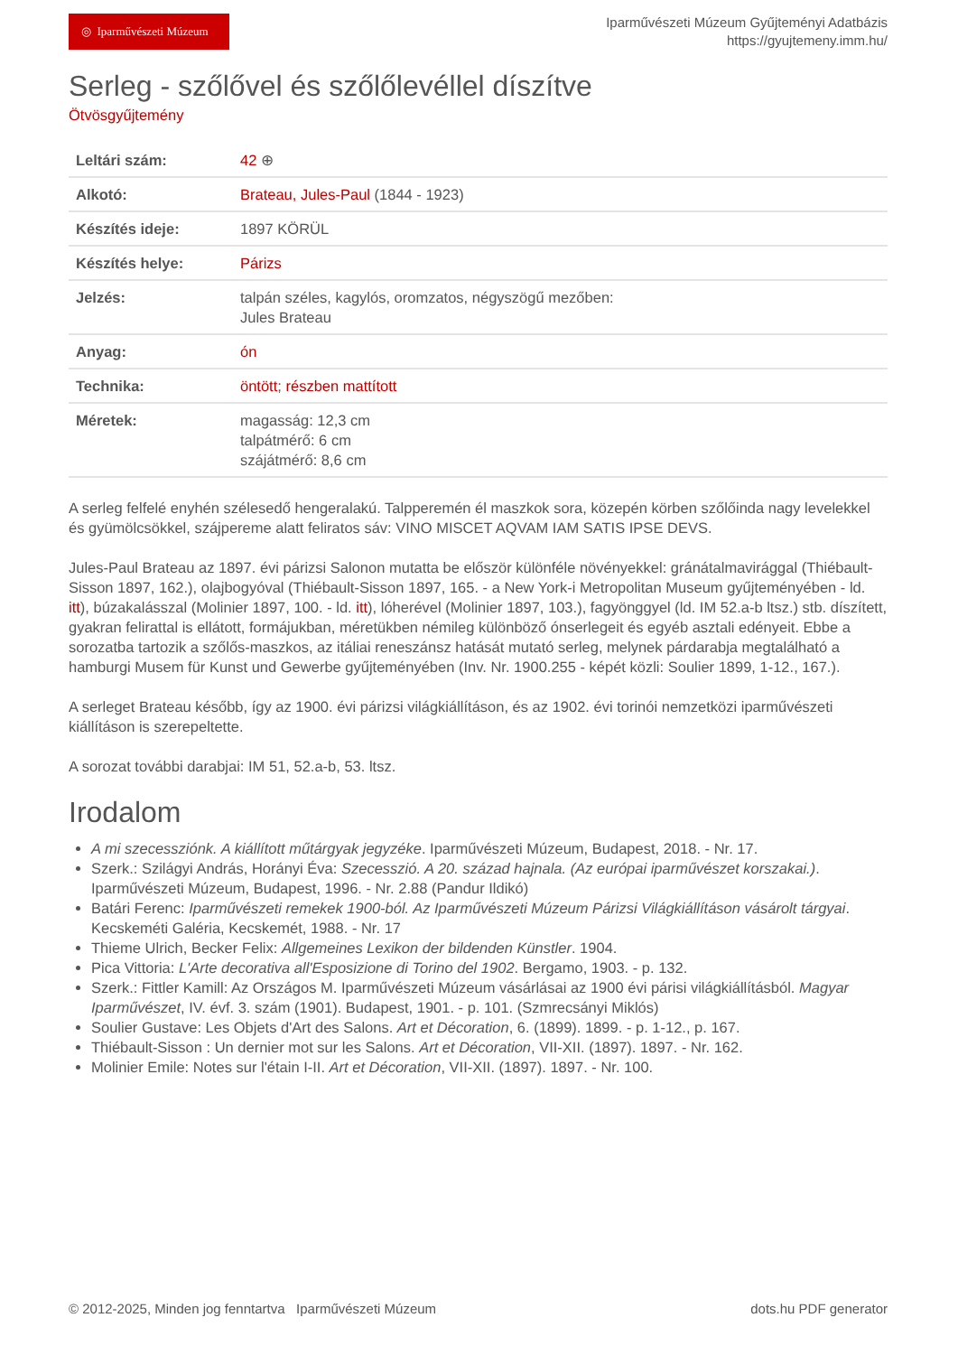◎ Iparművészeti Múzeum
Iparművészeti Múzeum Gyűjteményi Adatbázis
https://gyujtemeny.imm.hu/
Serleg - szőlővel és szőlőlevéllel díszítve
Ötvösgyűjtemény
| Leltári szám: | 42 ⊕ |
| Alkotó: | Brateau, Jules-Paul (1844 - 1923) |
| Készítés ideje: | 1897 KÖRÜL |
| Készítés helye: | Párizs |
| Jelzés: | talpán széles, kagylós, oromzatos, négyszögű mezőben: Jules Brateau |
| Anyag: | ón |
| Technika: | öntött ; részben mattított |
| Méretek: | magasság: 12,3 cm talpátmérő: 6 cm szájátmérő: 8,6 cm |
A serleg felfelé enyhén szélesedő hengeralakú. Talpperemén él maszkok sora, közepén körben szőlőinda nagy levelekkel és gyümölcsökkel, szájpereme alatt feliratos sáv: VINO MISCET AQVAM IAM SATIS IPSE DEVS.
Jules-Paul Brateau az 1897. évi párizsi Salonon mutatta be először különféle növényekkel: gránátalmavirággal (Thiébault-Sisson 1897, 162.), olajbogyóval (Thiébault-Sisson 1897, 165. - a New York-i Metropolitan Museum gyűjteményében - ld. itt), búzakalásszal (Molinier 1897, 100. - ld. itt), lóherével (Molinier 1897, 103.), fagyönggyel (ld. IM 52.a-b ltsz.) stb. díszített, gyakran felirattal is ellátott, formájukban, méretükben némileg különböző ónserlegeit és egyéb asztali edényeit. Ebbe a sorozatba tartozik a szőlős-maszkos, az itáliai reneszánsz hatását mutató serleg, melynek párdarabja megtalálható a hamburgi Musem für Kunst und Gewerbe gyűjteményében (Inv. Nr. 1900.255 - képét közli: Soulier 1899, 1-12., 167.).
A serleget Brateau később, így az 1900. évi párizsi világkiállításon, és az 1902. évi torinói nemzetközi iparművészeti kiállításon is szerepeltette.
A sorozat további darabjai: IM 51, 52.a-b, 53. ltsz.
Irodalom
A mi szecessziónk. A kiállított műtárgyak jegyzéke. Iparművészeti Múzeum, Budapest, 2018. - Nr. 17.
Szerk.: Szilágyi András, Horányi Éva: Szecesszió. A 20. század hajnala. (Az európai iparművészet korszakai.). Iparművészeti Múzeum, Budapest, 1996. - Nr. 2.88 (Pandur Ildikó)
Batári Ferenc: Iparművészeti remekek 1900-ból. Az Iparművészeti Múzeum Párizsi Világkiállításon vásárolt tárgyai. Kecskeméti Galéria, Kecskemét, 1988. - Nr. 17
Thieme Ulrich, Becker Felix: Allgemeines Lexikon der bildenden Künstler. 1904.
Pica Vittoria: L'Arte decorativa all'Esposizione di Torino del 1902. Bergamo, 1903. - p. 132.
Szerk.: Fittler Kamill: Az Országos M. Iparművészeti Múzeum vásárlásai az 1900 évi párisi világkiállításból. Magyar Iparművészet, IV. évf. 3. szám (1901). Budapest, 1901. - p. 101. (Szmrecsányi Miklós)
Soulier Gustave: Les Objets d'Art des Salons. Art et Décoration, 6. (1899). 1899. - p. 1-12., p. 167.
Thiébault-Sisson : Un dernier mot sur les Salons. Art et Décoration, VII-XII. (1897). 1897. - Nr. 162.
Molinier Emile: Notes sur l'étain I-II. Art et Décoration, VII-XII. (1897). 1897. - Nr. 100.
© 2012-2025, Minden jog fenntartva Iparművészeti Múzeum dots.hu PDF generator